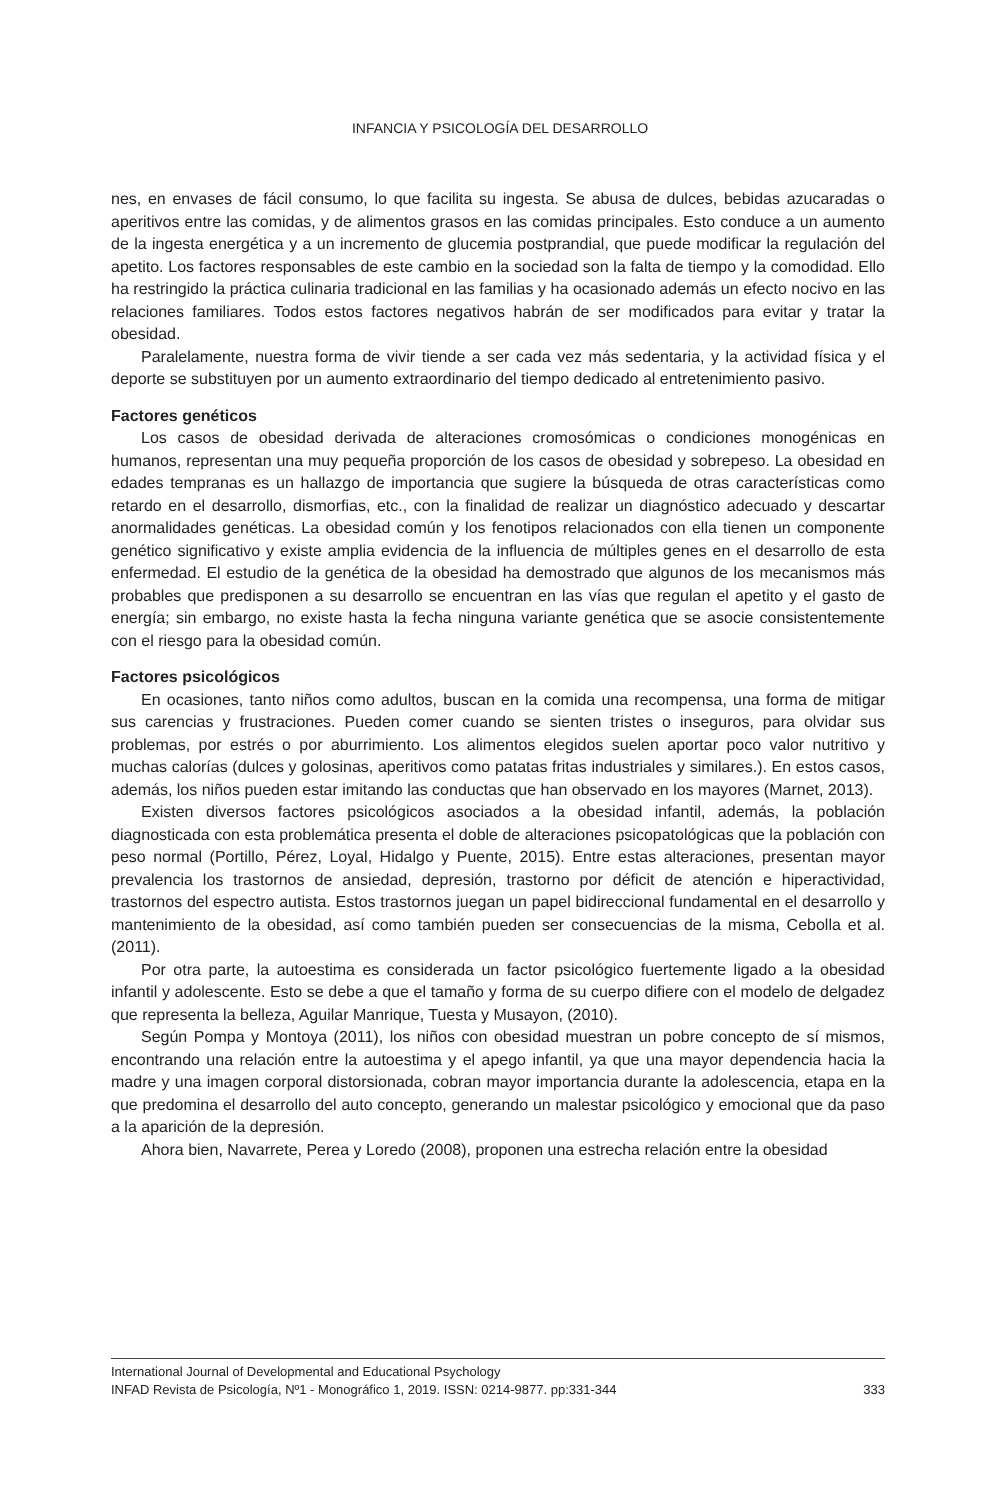INFANCIA Y PSICOLOGÍA DEL DESARROLLO
nes, en envases de fácil consumo, lo que facilita su ingesta. Se abusa de dulces, bebidas azucaradas o aperitivos entre las comidas, y de alimentos grasos en las comidas principales. Esto conduce a un aumento de la ingesta energética y a un incremento de glucemia postprandial, que puede modificar la regulación del apetito. Los factores responsables de este cambio en la sociedad son la falta de tiempo y la comodidad. Ello ha restringido la práctica culinaria tradicional en las familias y ha ocasionado además un efecto nocivo en las relaciones familiares. Todos estos factores negativos habrán de ser modificados para evitar y tratar la obesidad.
Paralelamente, nuestra forma de vivir tiende a ser cada vez más sedentaria, y la actividad física y el deporte se substituyen por un aumento extraordinario del tiempo dedicado al entretenimiento pasivo.
Factores genéticos
Los casos de obesidad derivada de alteraciones cromosómicas o condiciones monogénicas en humanos, representan una muy pequeña proporción de los casos de obesidad y sobrepeso. La obesidad en edades tempranas es un hallazgo de importancia que sugiere la búsqueda de otras características como retardo en el desarrollo, dismorfias, etc., con la finalidad de realizar un diagnóstico adecuado y descartar anormalidades genéticas. La obesidad común y los fenotipos relacionados con ella tienen un componente genético significativo y existe amplia evidencia de la influencia de múltiples genes en el desarrollo de esta enfermedad. El estudio de la genética de la obesidad ha demostrado que algunos de los mecanismos más probables que predisponen a su desarrollo se encuentran en las vías que regulan el apetito y el gasto de energía; sin embargo, no existe hasta la fecha ninguna variante genética que se asocie consistentemente con el riesgo para la obesidad común.
Factores psicológicos
En ocasiones, tanto niños como adultos, buscan en la comida una recompensa, una forma de mitigar sus carencias y frustraciones. Pueden comer cuando se sienten tristes o inseguros, para olvidar sus problemas, por estrés o por aburrimiento. Los alimentos elegidos suelen aportar poco valor nutritivo y muchas calorías (dulces y golosinas, aperitivos como patatas fritas industriales y similares.). En estos casos, además, los niños pueden estar imitando las conductas que han observado en los mayores (Marnet, 2013).
Existen diversos factores psicológicos asociados a la obesidad infantil, además, la población diagnosticada con esta problemática presenta el doble de alteraciones psicopatológicas que la población con peso normal (Portillo, Pérez, Loyal, Hidalgo y Puente, 2015). Entre estas alteraciones, presentan mayor prevalencia los trastornos de ansiedad, depresión, trastorno por déficit de atención e hiperactividad, trastornos del espectro autista. Estos trastornos juegan un papel bidireccional fundamental en el desarrollo y mantenimiento de la obesidad, así como también pueden ser consecuencias de la misma, Cebolla et al. (2011).
Por otra parte, la autoestima es considerada un factor psicológico fuertemente ligado a la obesidad infantil y adolescente. Esto se debe a que el tamaño y forma de su cuerpo difiere con el modelo de delgadez que representa la belleza, Aguilar Manrique, Tuesta y Musayon, (2010).
Según Pompa y Montoya (2011), los niños con obesidad muestran un pobre concepto de sí mismos, encontrando una relación entre la autoestima y el apego infantil, ya que una mayor dependencia hacia la madre y una imagen corporal distorsionada, cobran mayor importancia durante la adolescencia, etapa en la que predomina el desarrollo del auto concepto, generando un malestar psicológico y emocional que da paso a la aparición de la depresión.
Ahora bien, Navarrete, Perea y Loredo (2008), proponen una estrecha relación entre la obesidad
International Journal of Developmental and Educational Psychology
INFAD Revista de Psicología, Nº1 - Monográfico 1, 2019. ISSN: 0214-9877. pp:331-344 333